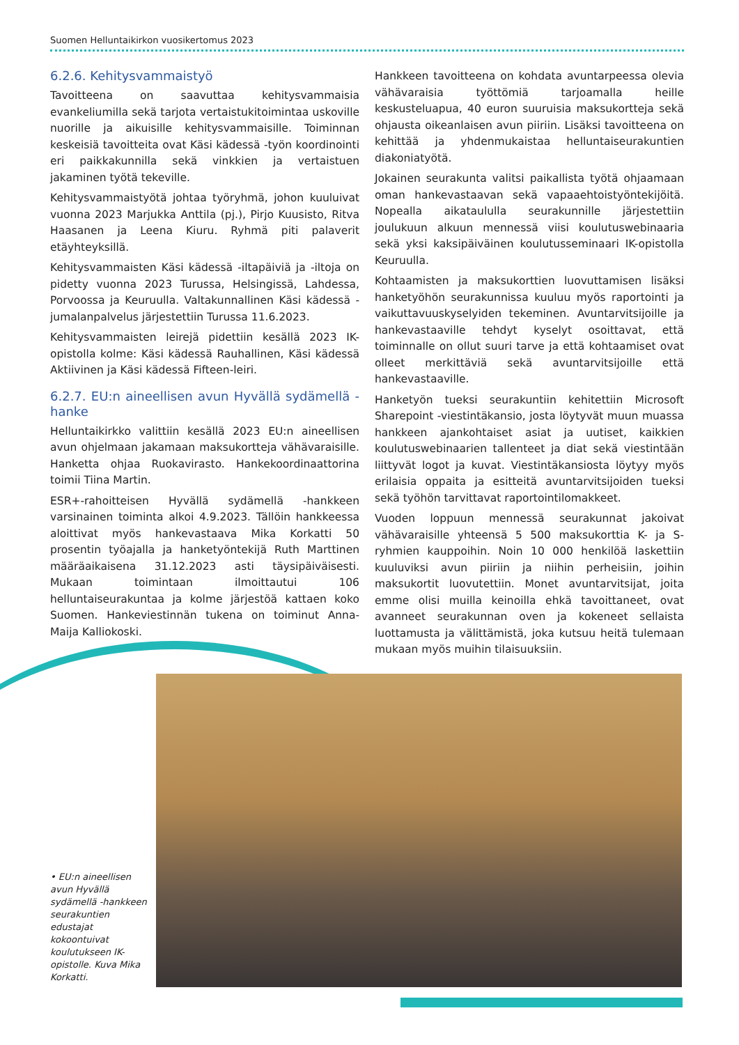Suomen Helluntaikirkon vuosikertomus 2023
6.2.6. Kehitysvammaistyö
Tavoitteena on saavuttaa kehitysvammaisia evankeliumilla sekä tarjota vertaistukitoimintaa uskoville nuorille ja aikuisille kehitysvammaisille. Toiminnan keskeisiä tavoitteita ovat Käsi kädessä -työn koordinointi eri paikkakunnilla sekä vinkkien ja vertaistuen jakaminen työtä tekeville.
Kehitysvammaistyötä johtaa työryhmä, johon kuuluivat vuonna 2023 Marjukka Anttila (pj.), Pirjo Kuusisto, Ritva Haasanen ja Leena Kiuru. Ryhmä piti palaverit etäyhteyksillä.
Kehitysvammaisten Käsi kädessä -iltapäiviä ja -iltoja on pidetty vuonna 2023 Turussa, Helsingissä, Lahdessa, Porvoossa ja Keuruulla. Valtakunnallinen Käsi kädessä -jumalanpalvelus järjestettiin Turussa 11.6.2023.
Kehitysvammaisten leirejä pidettiin kesällä 2023 IK-opistolla kolme: Käsi kädessä Rauhallinen, Käsi kädessä Aktiivinen ja Käsi kädessä Fifteen-leiri.
6.2.7. EU:n aineellisen avun Hyvällä sydämellä -hanke
Helluntaikirkko valittiin kesällä 2023 EU:n aineellisen avun ohjelmaan jakamaan maksukortteja vähävaraisille. Hanketta ohjaa Ruokavirasto. Hankekoordinaattorina toimii Tiina Martin.
ESR+-rahoitteisen Hyvällä sydämellä -hankkeen varsinainen toiminta alkoi 4.9.2023. Tällöin hankkeessa aloittivat myös hankevastaava Mika Korkatti 50 prosentin työajalla ja hanketyöntekijä Ruth Marttinen määräaikaisena 31.12.2023 asti täysipäiväisesti. Mukaan toimintaan ilmoittautui 106 helluntaiseurakuntaa ja kolme järjestöä kattaen koko Suomen. Hankeviestinnän tukena on toiminut Anna-Maija Kalliokoski.
Hankkeen tavoitteena on kohdata avuntarpeessa olevia vähävaraisia työttömiä tarjoamalla heille keskusteluapua, 40 euron suuruisia maksukortteja sekä ohjausta oikeanlaisen avun piiriin. Lisäksi tavoitteena on kehittää ja yhdenmukaistaa helluntaiseurakuntien diakoniatyötä.
Jokainen seurakunta valitsi paikallista työtä ohjaamaan oman hankevastaavan sekä vapaaehtoistyöntekijöitä. Nopealla aikataululla seurakunnille järjestettiin joulukuun alkuun mennessä viisi koulutuswebinaaria sekä yksi kaksipäiväinen koulutusseminaari IK-opistolla Keuruulla.
Kohtaamisten ja maksukorttien luovuttamisen lisäksi hanketyöhön seurakunnissa kuuluu myös raportointi ja vaikuttavuuskyselyiden tekeminen. Avuntarvitsijoille ja hankevastaaville tehdyt kyselyt osoittavat, että toiminnalle on ollut suuri tarve ja että kohtaamiset ovat olleet merkittäviä sekä avuntarvitsijoille että hankevastaaville.
Hanketyön tueksi seurakuntiin kehitettiin Microsoft Sharepoint -viestintäkansio, josta löytyvät muun muassa hankkeen ajankohtaiset asiat ja uutiset, kaikkien koulutuswebinaarien tallenteet ja diat sekä viestintään liittyvät logot ja kuvat. Viestintäkansiosta löytyy myös erilaisia oppaita ja esitteitä avuntarvitsijoiden tueksi sekä työhön tarvittavat raportointilomakkeet.
Vuoden loppuun mennessä seurakunnat jakoivat vähävaraisille yhteensä 5 500 maksukorttia K- ja S-ryhmien kauppoihin. Noin 10 000 henkilöä laskettiin kuuluviksi avun piiriin ja niihin perheisiin, joihin maksukortit luovutettiin. Monet avuntarvitsijat, joita emme olisi muilla keinoilla ehkä tavoittaneet, ovat avanneet seurakunnan oven ja kokeneet sellaista luottamusta ja välittämistä, joka kutsuu heitä tulemaan mukaan myös muihin tilaisuuksiin.
• EU:n aineellisen avun Hyvällä sydämellä -hankkeen seurakuntien edustajat kokoontuivat koulutukseen IK-opistolle. Kuva Mika Korkatti.